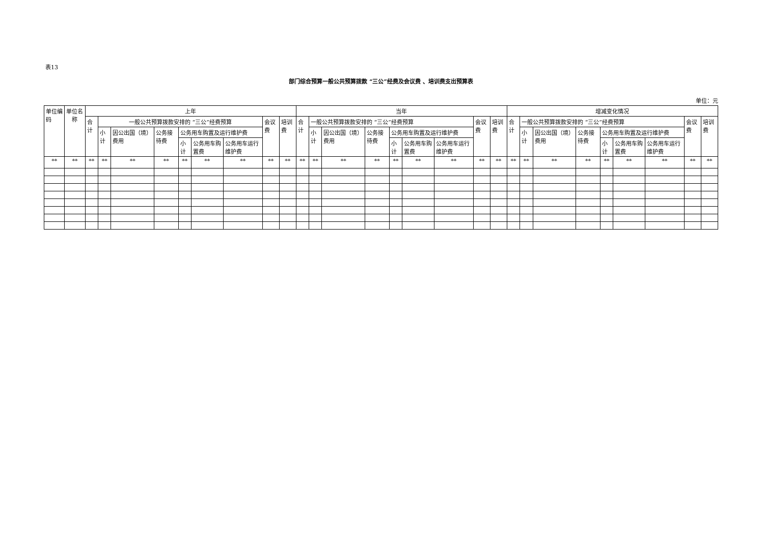表13
部门综合预算一般公共预算拨款 “三公”经费及会议费 、培训费支出预算表
单位：元
| 单位编码 | 单位名称 | 上年 | | | | | | | | | 当年 | | | | | | | | | 增减变化情况 | | | | | | | | |
| --- | --- | --- | --- | --- | --- | --- | --- | --- | --- | --- | --- | --- | --- | --- | --- | --- | --- | --- | --- | --- | --- | --- | --- | --- | --- | --- | --- | --- |
| | | 合计 | 一般公共预算拨款安排的 “三公”经费预算 | | | | | | 会议费 | 培训费 | 合计 | 一般公共预算拨款安排的 “三公”经费预算 | | | | | | 会议费 | 培训费 | 合计 | 一般公共预算拨款安排的 “三公”经费预算 | | | | | | 会议费 | 培训费 |
| | | | 小计 | 因公出国（境）费用 | 公务接待费 | 公务用车购置及运行维护费 | | | | | | 小计 | 因公出国（境）费用 | 公务接待费 | 公务用车购置及运行维护费 | | | | | | 小计 | 因公出国（境）费用 | 公务接待费 | 公务用车购置及运行维护费 | | | | |
| | | | | | | 小计 | 公务用车购置费 | 公务用车运行维护费 | | | | | | | 小计 | 公务用车购置费 | 公务用车运行维护费 | | | | | | | 小计 | 公务用车购置费 | 公务用车运行维护费 | | |
| ** | ** | ** | ** | ** | ** | ** | ** | ** | ** | ** | ** | ** | ** | ** | ** | ** | ** | ** | ** | ** | ** | ** | ** | ** | ** | ** | ** | ** |